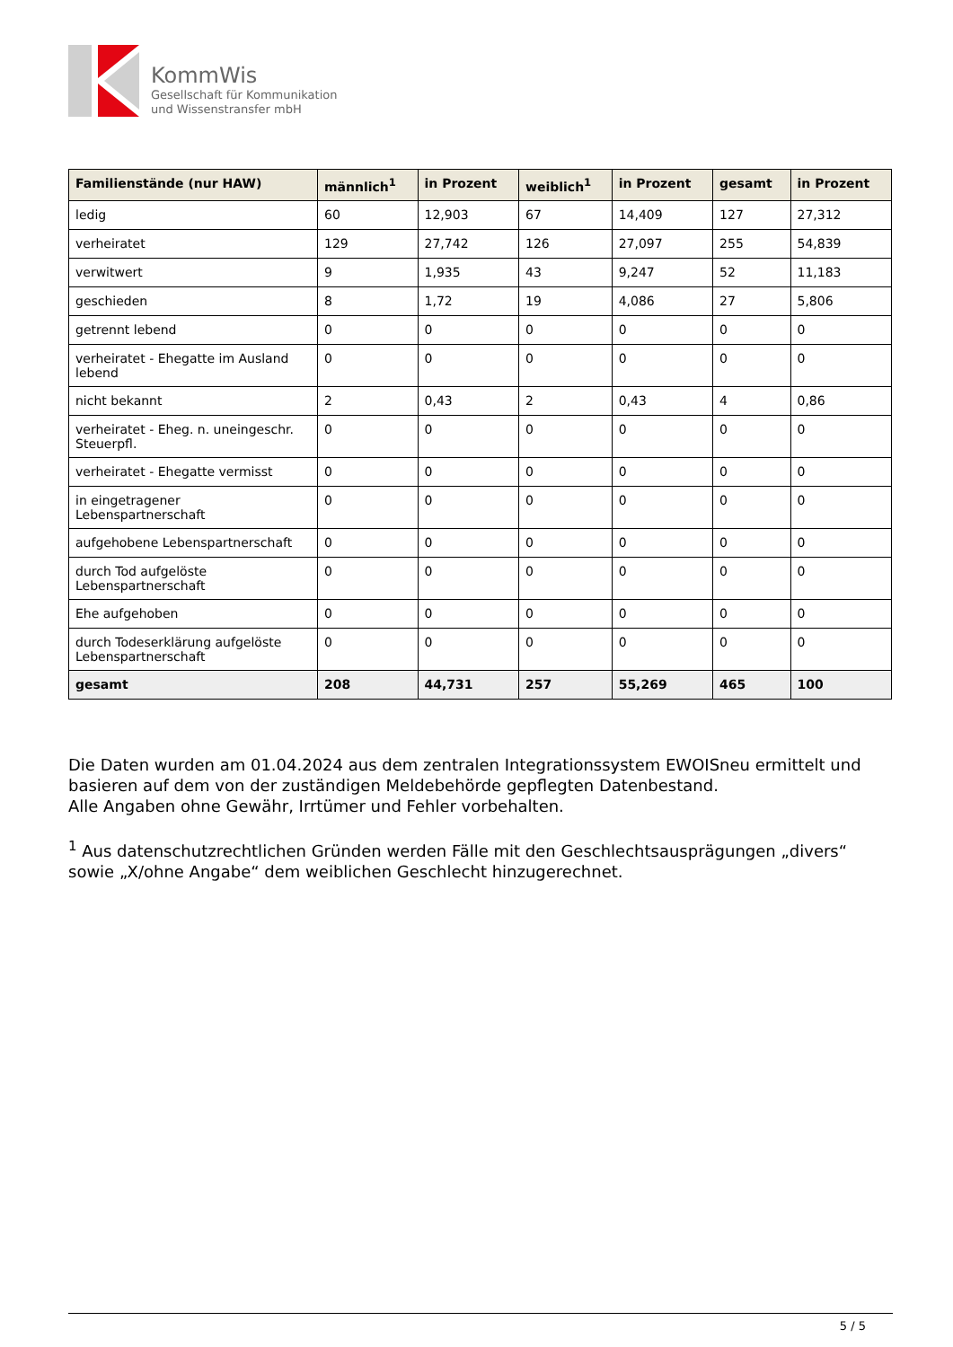KommWis
Gesellschaft für Kommunikation
und Wissenstransfer mbH
| Familienstände (nur HAW) | männlich<sup>1</sup> | in Prozent | weiblich<sup>1</sup> | in Prozent | gesamt | in Prozent |
| --- | --- | --- | --- | --- | --- | --- |
| ledig | 60 | 12,903 | 67 | 14,409 | 127 | 27,312 |
| verheiratet | 129 | 27,742 | 126 | 27,097 | 255 | 54,839 |
| verwitwert | 9 | 1,935 | 43 | 9,247 | 52 | 11,183 |
| geschieden | 8 | 1,72 | 19 | 4,086 | 27 | 5,806 |
| getrennt lebend | 0 | 0 | 0 | 0 | 0 | 0 |
| verheiratet - Ehegatte im Ausland lebend | 0 | 0 | 0 | 0 | 0 | 0 |
| nicht bekannt | 2 | 0,43 | 2 | 0,43 | 4 | 0,86 |
| verheiratet - Eheg. n. uneingeschr. Steuerpfl. | 0 | 0 | 0 | 0 | 0 | 0 |
| verheiratet - Ehegatte vermisst | 0 | 0 | 0 | 0 | 0 | 0 |
| in eingetragener Lebenspartnerschaft | 0 | 0 | 0 | 0 | 0 | 0 |
| aufgehobene Lebenspartnerschaft | 0 | 0 | 0 | 0 | 0 | 0 |
| durch Tod aufgelöste Lebenspartnerschaft | 0 | 0 | 0 | 0 | 0 | 0 |
| Ehe aufgehoben | 0 | 0 | 0 | 0 | 0 | 0 |
| durch Todeserklärung aufgelöste Lebenspartnerschaft | 0 | 0 | 0 | 0 | 0 | 0 |
| gesamt | 208 | 44,731 | 257 | 55,269 | 465 | 100 |
Die Daten wurden am 01.04.2024 aus dem zentralen Integrationssystem EWOISneu ermittelt und basieren auf dem von der zuständigen Meldebehörde gepflegten Datenbestand.
Alle Angaben ohne Gewähr, Irrtümer und Fehler vorbehalten.
<sup>1</sup> Aus datenschutzrechtlichen Gründen werden Fälle mit den Geschlechtsausprägungen „divers“ sowie „X/ohne Angabe“ dem weiblichen Geschlecht hinzugerechnet.
5 / 5